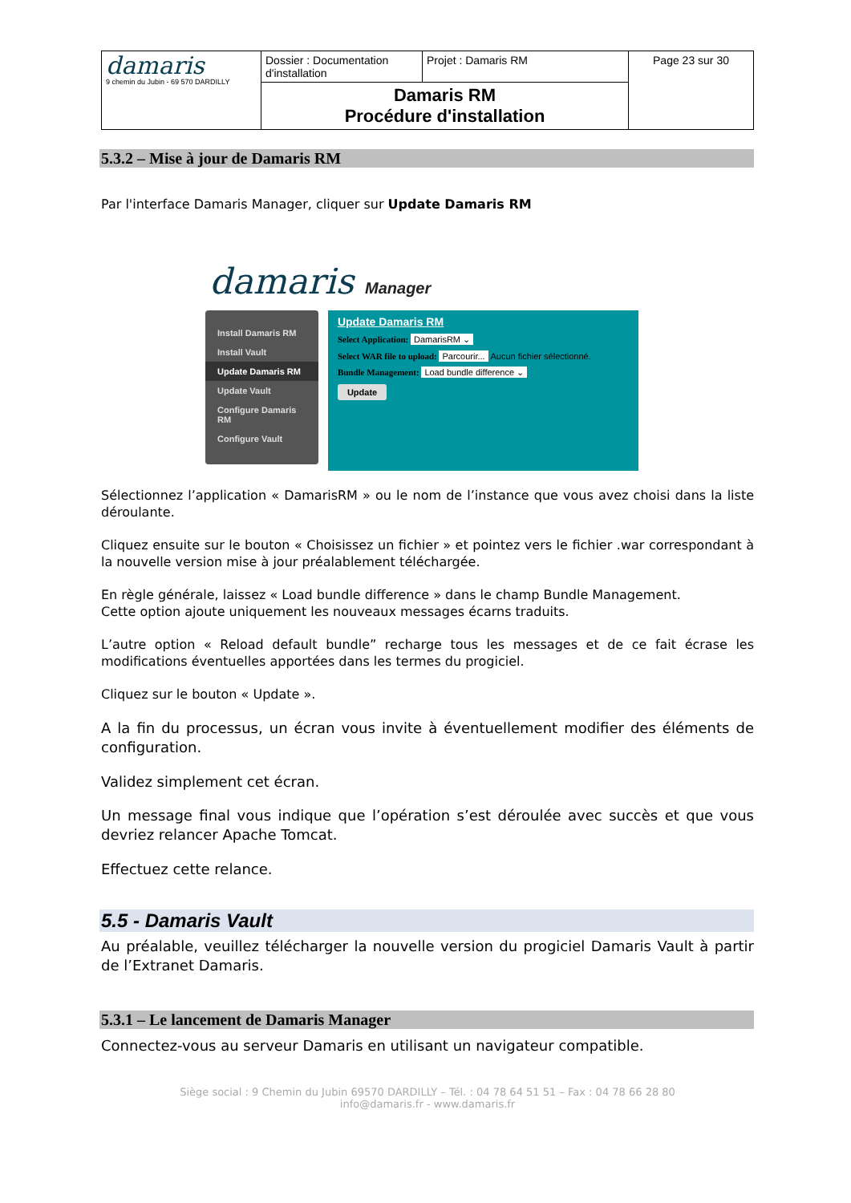| damaris 9 chemin du Jubin - 69 570 DARDILLY | Dossier : Documentation d'installation | Projet : Damaris RM | Page 23 sur 30 |
| | Damaris RM Procédure d'installation | | |
5.3.2 – Mise à jour de Damaris RM
Par l'interface Damaris Manager, cliquer sur Update Damaris RM
damaris Manager
Install Damaris RM
Install Vault
Update Damaris RM
Update Vault
Configure Damaris RM
Configure Vault
Update Damaris RM
Select Application: DamarisRM ⌄
Select WAR file to upload: Parcourir... Aucun fichier sélectionné.
Bundle Management: Load bundle difference ⌄
Update
Sélectionnez l’application « DamarisRM » ou le nom de l’instance que vous avez choisi dans la liste déroulante.
Cliquez ensuite sur le bouton « Choisissez un fichier » et pointez vers le fichier .war correspondant à la nouvelle version mise à jour préalablement téléchargée.
En règle générale, laissez « Load bundle difference » dans le champ Bundle Management.
Cette option ajoute uniquement les nouveaux messages écarns traduits.
L’autre option « Reload default bundle” recharge tous les messages et de ce fait écrase les modifications éventuelles apportées dans les termes du progiciel.
Cliquez sur le bouton « Update ».
A la fin du processus, un écran vous invite à éventuellement modifier des éléments de configuration.
Validez simplement cet écran.
Un message final vous indique que l’opération s’est déroulée avec succès et que vous devriez relancer Apache Tomcat.
Effectuez cette relance.
5.5 - Damaris Vault
Au préalable, veuillez télécharger la nouvelle version du progiciel Damaris Vault à partir de l’Extranet Damaris.
5.3.1 – Le lancement de Damaris Manager
Connectez-vous au serveur Damaris en utilisant un navigateur compatible.
Siège social : 9 Chemin du Jubin 69570 DARDILLY – Tél. : 04 78 64 51 51 – Fax : 04 78 66 28 80
info@damaris.fr - www.damaris.fr